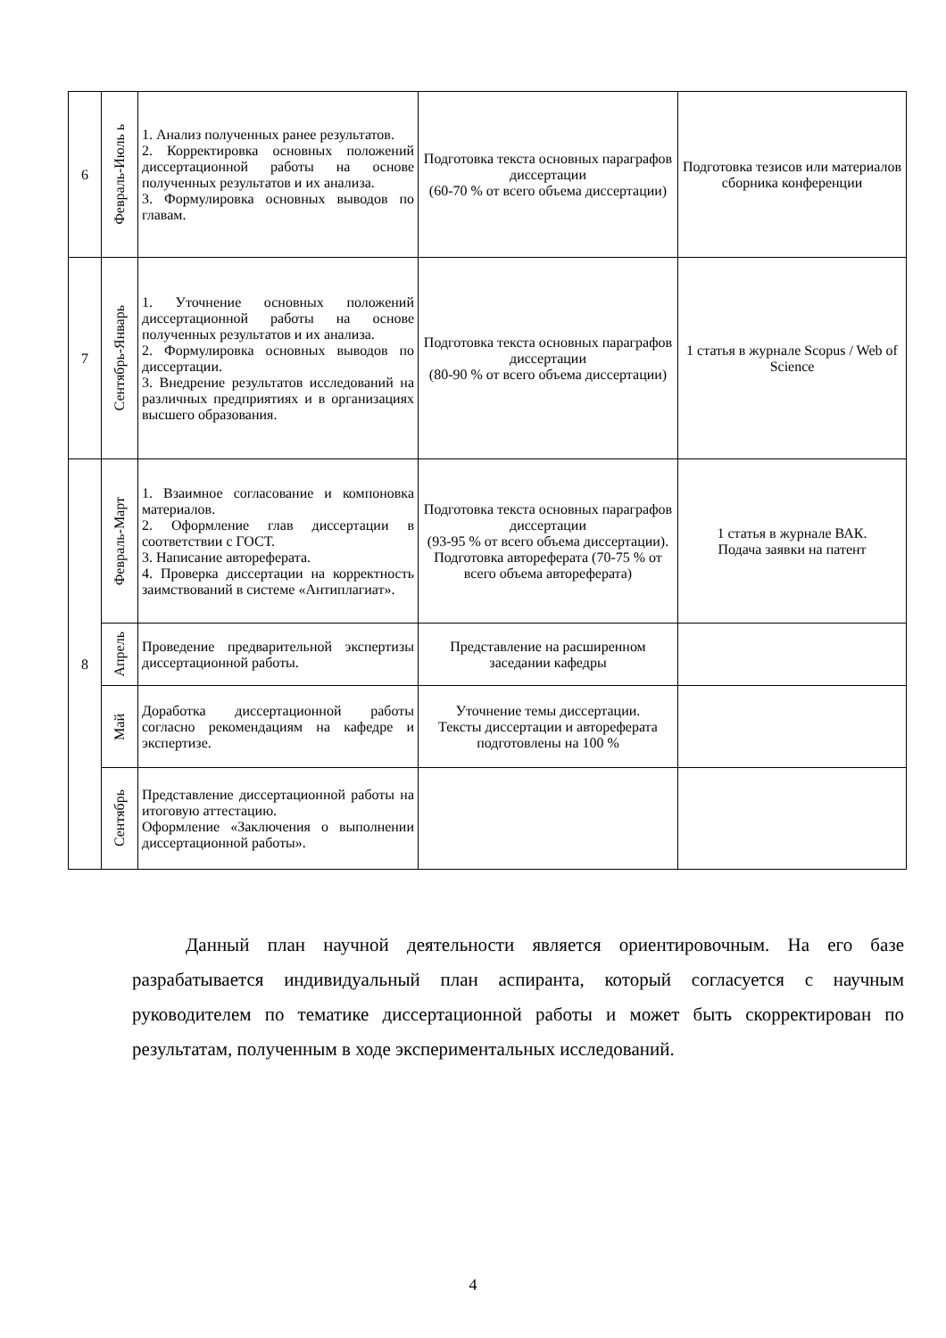| 6 | Февраль-Июль ь | 1. Анализ полученных ранее результатов. 2. Корректировка основных положений диссертационной работы на основе полученных результатов и их анализа. 3. Формулировка основных выводов по главам. | Подготовка текста основных параграфов диссертации (60-70 % от всего объема диссертации) | Подготовка тезисов или материалов сборника конференции |
| 7 | Сентябрь-Январь | 1. Уточнение основных положений диссертационной работы на основе полученных результатов и их анализа. 2. Формулировка основных выводов по диссертации. 3. Внедрение результатов исследований на различных предприятиях и в организациях высшего образования. | Подготовка текста основных параграфов диссертации (80-90 % от всего объема диссертации) | 1 статья в журнале Scopus / Web of Science |
| 8 | Февраль-Март | 1. Взаимное согласование и компоновка материалов. 2. Оформление глав диссертации в соответствии с ГОСТ. 3. Написание автореферата. 4. Проверка диссертации на корректность заимствований в системе «Антиплагиат». | Подготовка текста основных параграфов диссертации (93-95 % от всего объема диссертации). Подготовка автореферата (70-75 % от всего объема автореферата) | 1 статья в журнале ВАК. Подача заявки на патент |
| | Апрель | Проведение предварительной экспертизы диссертационной работы. | Представление на расширенном заседании кафедры | |
| | Май | Доработка диссертационной работы согласно рекомендациям на кафедре и экспертизе. | Уточнение темы диссертации. Тексты диссертации и автореферата подготовлены на 100 % | |
| | Сентябрь | Представление диссертационной работы на итоговую аттестацию. Оформление «Заключения о выполнении диссертационной работы». | | |
Данный план научной деятельности является ориентировочным. На его базе разрабатывается индивидуальный план аспиранта, который согласуется с научным руководителем по тематике диссертационной работы и может быть скорректирован по результатам, полученным в ходе экспериментальных исследований.
4